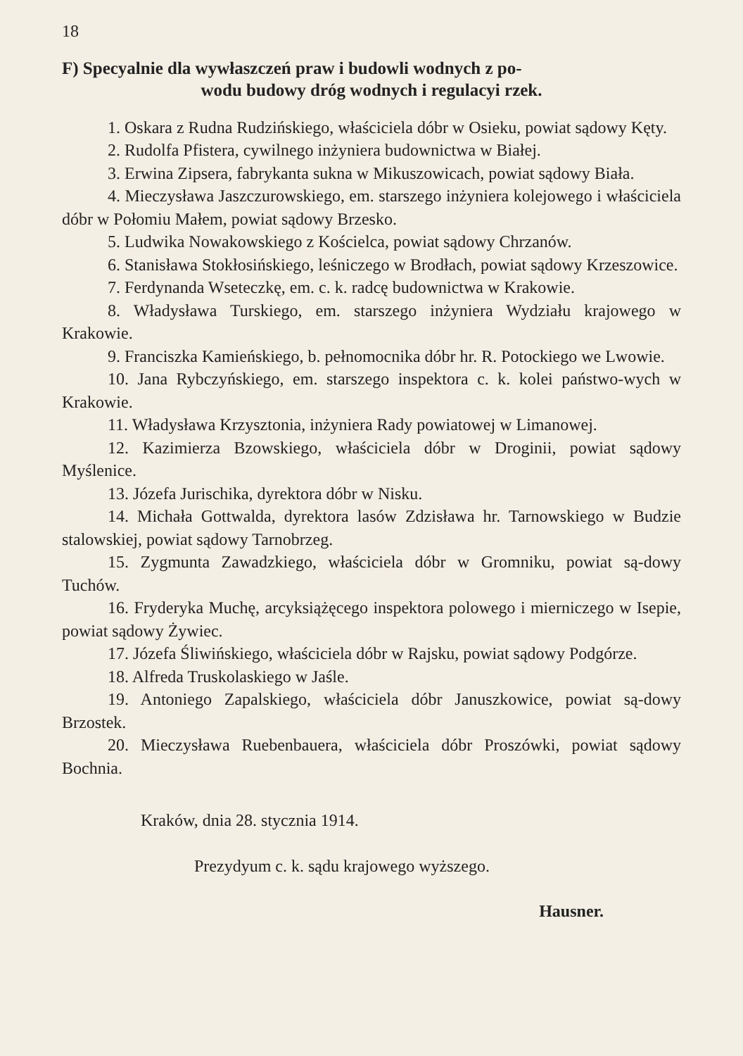18
F) Specyalnie dla wywłaszczeń praw i budowli wodnych z po-
wodu budowy dróg wodnych i regulacyi rzek.
1. Oskara z Rudna Rudzińskiego, właściciela dóbr w Osieku, powiat sądowy Kęty.
2. Rudolfa Pfistera, cywilnego inżyniera budownictwa w Białej.
3. Erwina Zipsera, fabrykanta sukna w Mikuszowicach, powiat sądowy Biała.
4. Mieczysława Jaszczurowskiego, em. starszego inżyniera kolejowego i właściciela dóbr w Połomiu Małem, powiat sądowy Brzesko.
5. Ludwika Nowakowskiego z Kościelca, powiat sądowy Chrzanów.
6. Stanisława Stokłosińskiego, leśniczego w Brodłach, powiat sądowy Krzeszowice.
7. Ferdynanda Wseteczkę, em. c. k. radcę budownictwa w Krakowie.
8. Władysława Turskiego, em. starszego inżyniera Wydziału krajowego w Krakowie.
9. Franciszka Kamieńskiego, b. pełnomocnika dóbr hr. R. Potockiego we Lwowie.
10. Jana Rybczyńskiego, em. starszego inspektora c. k. kolei państwo-wych w Krakowie.
11. Władysława Krzysztonia, inżyniera Rady powiatowej w Limanowej.
12. Kazimierza Bzowskiego, właściciela dóbr w Droginii, powiat sądowy Myślenice.
13. Józefa Jurischika, dyrektora dóbr w Nisku.
14. Michała Gottwalda, dyrektora lasów Zdzisława hr. Tarnowskiego w Budzie stalowskiej, powiat sądowy Tarnobrzeg.
15. Zygmunta Zawadzkiego, właściciela dóbr w Gromniku, powiat są-dowy Tuchów.
16. Fryderyka Muchę, arcyksiążęcego inspektora polowego i mierniczego w Isepie, powiat sądowy Żywiec.
17. Józefa Śliwińskiego, właściciela dóbr w Rajsku, powiat sądowy Podgórze.
18. Alfreda Truskolaskiego w Jaśle.
19. Antoniego Zapalskiego, właściciela dóbr Januszkowice, powiat są-dowy Brzostek.
20. Mieczysława Ruebenbauera, właściciela dóbr Proszówki, powiat sądowy Bochnia.
Kraków, dnia 28. stycznia 1914.
Prezydyum c. k. sądu krajowego wyższego.
Hausner.